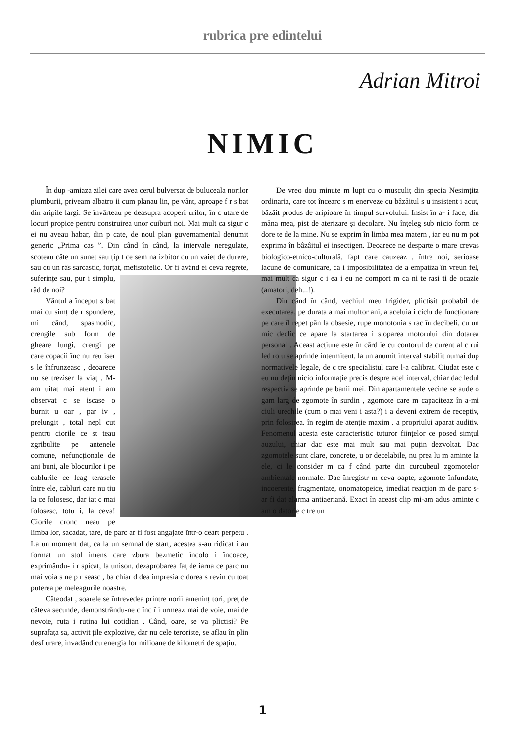rubrica pre edintelui
Adrian Mitroi
NIMIC
În dup -amiaza zilei care avea cerul bulversat de buluceala norilor plumburii, priveam albatro ii cum planau lin, pe vânt, aproape f r s bat din aripile largi. Se învârteau pe deasupra acoperi urilor, în c utare de locuri propice pentru construirea unor cuiburi noi. Mai mult ca sigur c ei nu aveau habar, din p cate, de noul plan guvernamental denumit generic „Prima cas ”. Din când în când, la intervale neregulate, scoteau câte un sunet sau țip t ce sem na izbitor cu un vaiet de durere, sau cu un râs sarcastic, forțat, mefistofelic. Or fi având ei ceva regrete, suferințe sau, pur i simplu, râd de noi?
Vântul a început s bat mai cu simț de r spundere, mi când, spasmodic, crengile sub form de gheare lungi, crengi pe care copacii înc nu reu iser s le înfrunzeasc , deoarece nu se treziser la viaț . M-am uitat mai atent i am observat c se iscase o burniț u oar , par iv , prelungit , total nepl cut pentru ciorile ce st teau zgribulite pe antenele comune, nefuncționale de ani buni, ale blocurilor i pe cablurile ce leag terasele între ele, cabluri care nu tiu la ce folosesc, dar iat c mai folosesc, totu i, la ceva! Ciorile cronc neau pe limba lor, sacadat, tare, de parc ar fi fost angajate într-o ceart perpetu . La un moment dat, ca la un semnal de start, acestea s-au ridicat i au format un stol imens care zbura bezmetic încolo i încoace, exprimându- i r spicat, la unison, dezaprobarea faț de iarna ce parc nu mai voia s ne p r seasc , ba chiar d dea impresia c dorea s revin cu toat puterea pe meleagurile noastre.
Câteodat , soarele se întrevedea printre norii ameninț tori, preț de câteva secunde, demonstrându-ne c înc î i urmeaz mai de voie, mai de nevoie, ruta i rutina lui cotidian . Când, oare, se va plictisi? Pe suprafața sa, activit țile explozive, dar nu cele teroriste, se aflau în plin desf urare, invadând cu energia lor milioane de kilometri de spațiu.
De vreo dou minute m lupt cu o musculiț din specia Nesimțita ordinaria, care tot încearc s m enerveze cu bâzâitul s u insistent i acut, bâzâit produs de aripioare în timpul survolului. Insist în a- i face, din mâna mea, pist de aterizare și decolare. Nu înțeleg sub nicio form ce dore te de la mine. Nu se exprim în limba mea matern , iar eu nu m pot exprima în bâzâitul ei insectigen. Deoarece ne desparte o mare crevas biologico-etnico-culturală, fapt care cauzeaz , între noi, serioase lacune de comunicare, ca i imposibilitatea de a empatiza în vreun fel, mai mult ca sigur c i ea i eu ne comport m ca ni te rasi ti de ocazie (amatori, deh...!).
Din când în când, vechiul meu frigider, plictisit probabil de executarea, pe durata a mai multor ani, a aceluia i ciclu de funcționare pe care îl repet pân la obsesie, rupe monotonia s rac în decibeli, cu un mic declic ce apare la startarea i stoparea motorului din dotarea personal . Aceast acțiune este în cârd ie cu contorul de curent al c rui led ro u se aprinde intermitent, la un anumit interval stabilit numai dup normativele legale, de c tre specialistul care l-a calibrat. Ciudat este c eu nu dețin nicio informație precis despre acel interval, chiar dac ledul respectiv se aprinde pe banii mei. Din apartamentele vecine se aude o gam larg de zgomote în surdin , zgomote care m capaciteaz în a-mi ciuli urechile (cum o mai veni i asta?) i a deveni extrem de receptiv, prin folosirea, în regim de atenție maxim , a propriului aparat auditiv. Fenomenul acesta este caracteristic tuturor ființelor ce posed simțul auzului, chiar dac este mai mult sau mai puțin dezvoltat. Dac zgomotele sunt clare, concrete, u or decelabile, nu prea lu m aminte la ele, ci le consider m ca f când parte din curcubeul zgomotelor ambientale normale. Dac înregistr m ceva oapte, zgomote înfundate, incoerente, fragmentate, onomatopeice, imediat reacțion m de parc s-ar fi dat alarma antiaeriană. Exact în aceast clip mi-am adus aminte c am o datorie c tre un
1